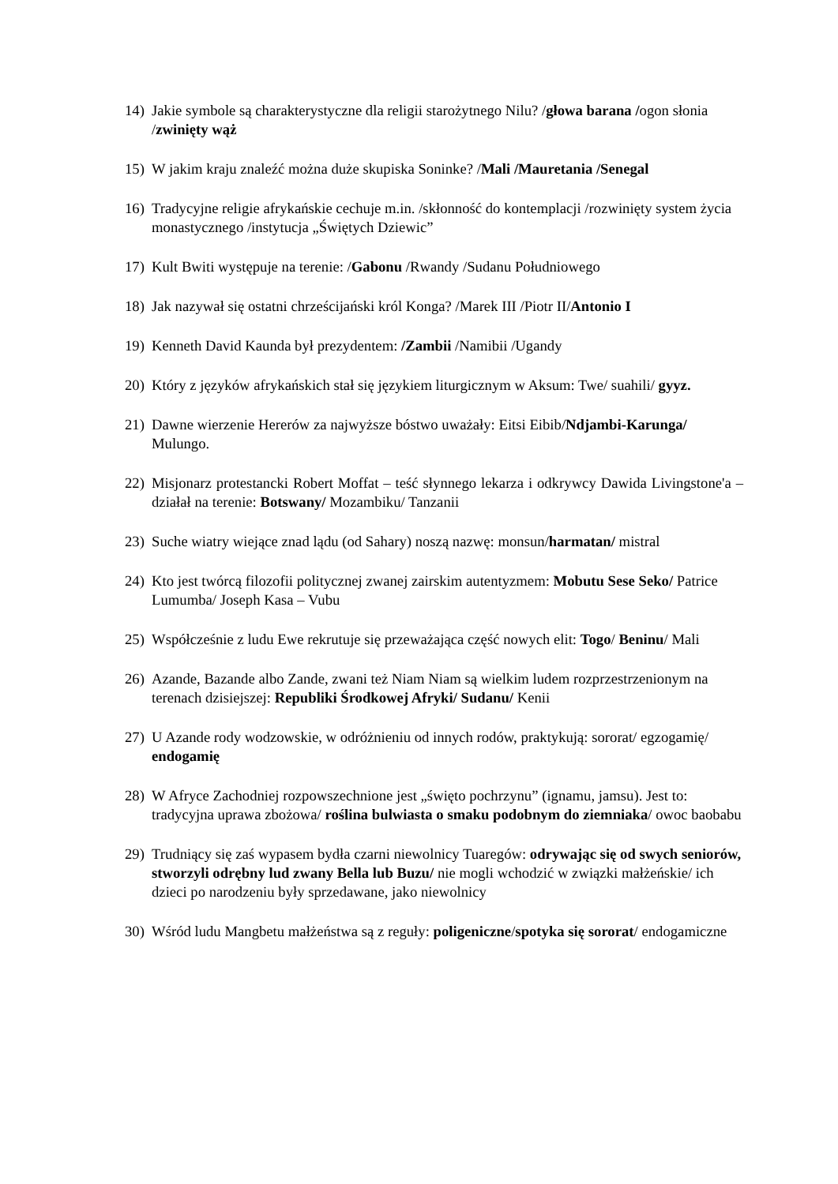14) Jakie symbole są charakterystyczne dla religii starożytnego Nilu? /głowa barana /ogon słonia /zwinięty wąż
15) W jakim kraju znaleźć można duże skupiska Soninke? /Mali /Mauretania /Senegal
16) Tradycyjne religie afrykańskie cechuje m.in. /skłonność do kontemplacji /rozwinięty system życia monastycznego /instytucja „Świętych Dziewic”
17) Kult Bwiti występuje na terenie: /Gabonu /Rwandy /Sudanu Południowego
18) Jak nazywał się ostatni chrześcijański król Konga? /Marek III /Piotr II/Antonio I
19) Kenneth David Kaunda był prezydentem: /Zambii /Namibii /Ugandy
20) Który z języków afrykańskich stał się językiem liturgicznym w Aksum: Twe/ suahili/ gyyz.
21) Dawne wierzenie Hererów za najwyższe bóstwo uważały: Eitsi Eibib/Ndjambi-Karunga/ Mulungo.
22) Misjonarz protestancki Robert Moffat – teść słynnego lekarza i odkrywcy Dawida Livingstone'a – działał na terenie: Botswany/ Mozambiku/ Tanzanii
23) Suche wiatry wiejące znad lądu (od Sahary) noszą nazwę: monsun/harmatan/ mistral
24) Kto jest twórcą filozofii politycznej zwanej zairskim autentyzmem: Mobutu Sese Seko/ Patrice Lumumba/ Joseph Kasa – Vubu
25) Współcześnie z ludu Ewe rekrutuje się przeważająca część nowych elit: Togo/ Beninu/ Mali
26) Azande, Bazande albo Zande, zwani też Niam Niam są wielkim ludem rozprzestrzenionym na terenach dzisiejszej: Republiki Środkowej Afryki/ Sudanu/ Kenii
27) U Azande rody wodzowskie, w odróżnieniu od innych rodów, praktykują: sororat/ egzogamię/ endogamię
28) W Afryce Zachodniej rozpowszechnione jest „święto pochrzynu” (ignamu, jamsu). Jest to: tradycyjna uprawa zbożowa/ roślina bulwiasta o smaku podobnym do ziemniaka/ owoc baobabu
29) Trudniący się zaś wypasem bydła czarni niewolnicy Tuaregów: odrywając się od swych seniorów, stworzyli odrębny lud zwany Bella lub Buzu/ nie mogli wchodzić w związki małżeńskie/ ich dzieci po narodzeniu były sprzedawane, jako niewolnicy
30) Wśród ludu Mangbetu małżeństwa są z reguły: poligeniczne/spotyka się sororat/ endogamiczne